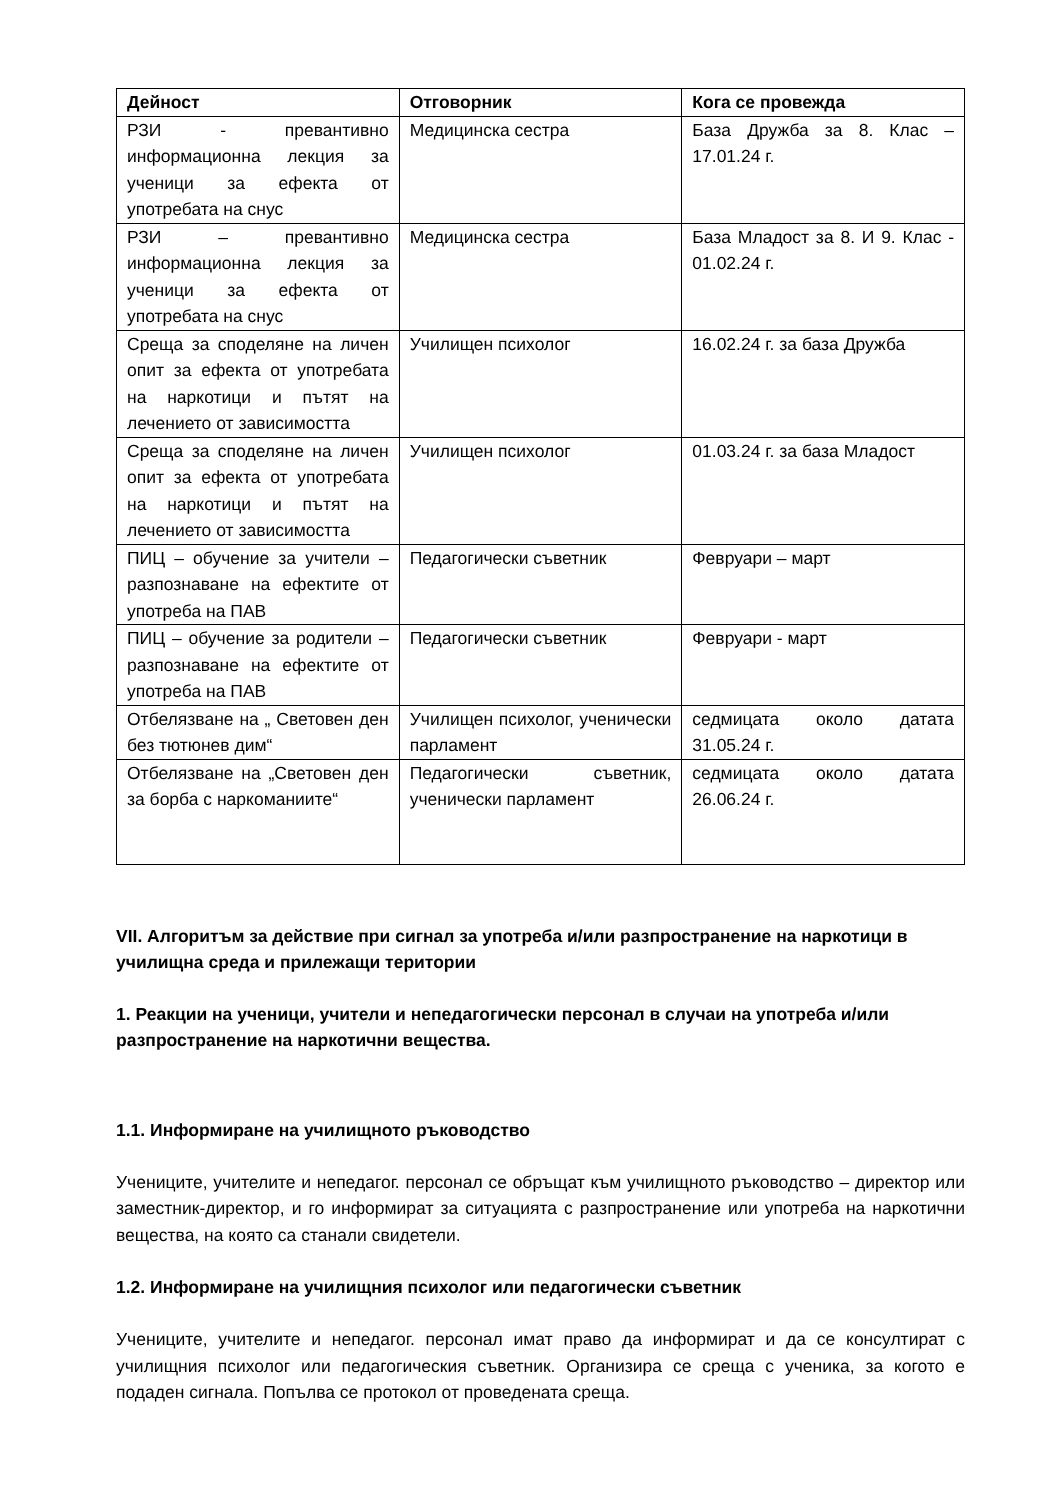| Дейност | Отговорник | Кога се провежда |
| --- | --- | --- |
| РЗИ - превантивно информационна лекция за ученици за ефекта от употребата на снус | Медицинска сестра | База Дружба за 8. Клас – 17.01.24 г. |
| РЗИ – превантивно информационна лекция за ученици за ефекта от употребата на снус | Медицинска сестра | База Младост за 8. И 9. Клас - 01.02.24 г. |
| Среща за споделяне на личен опит за ефекта от употребата на наркотици и пътят на лечението от зависимостта | Училищен психолог | 16.02.24 г. за база Дружба |
| Среща за споделяне на личен опит за ефекта от употребата на наркотици и пътят на лечението от зависимостта | Училищен психолог | 01.03.24 г. за база Младост |
| ПИЦ – обучение за учители – разпознаване на ефектите от употреба на ПАВ | Педагогически съветник | Февруари – март |
| ПИЦ – обучение за родители – разпознаване на ефектите от употреба на ПАВ | Педагогически съветник | Февруари - март |
| Отбелязване на „ Световен ден без тютюнев дим“ | Училищен психолог, ученически парламент | седмицата около датата 31.05.24 г. |
| Отбелязване на „Световен ден за борба с наркоманиите“ | Педагогически съветник, ученически парламент | седмицата около датата 26.06.24 г. |
VII. Алгоритъм за действие при сигнал за употреба и/или разпространение на наркотици в училищна среда и прилежащи територии
1. Реакции на ученици, учители и непедагогически персонал в случаи на употреба и/или разпространение на наркотични вещества.
1.1. Информиране на училищното ръководство
Учениците, учителите и непедагог. персонал се обръщат към училищното ръководство – директор или заместник-директор, и го информират за ситуацията с разпространение или употреба на наркотични вещества, на която са станали свидетели.
1.2. Информиране на училищния психолог или педагогически съветник
Учениците, учителите и непедагог. персонал имат право да информират и да се консултират с училищния психолог или педагогическия съветник. Организира се среща с ученика, за когото е подаден сигнала. Попълва се протокол от проведената среща.